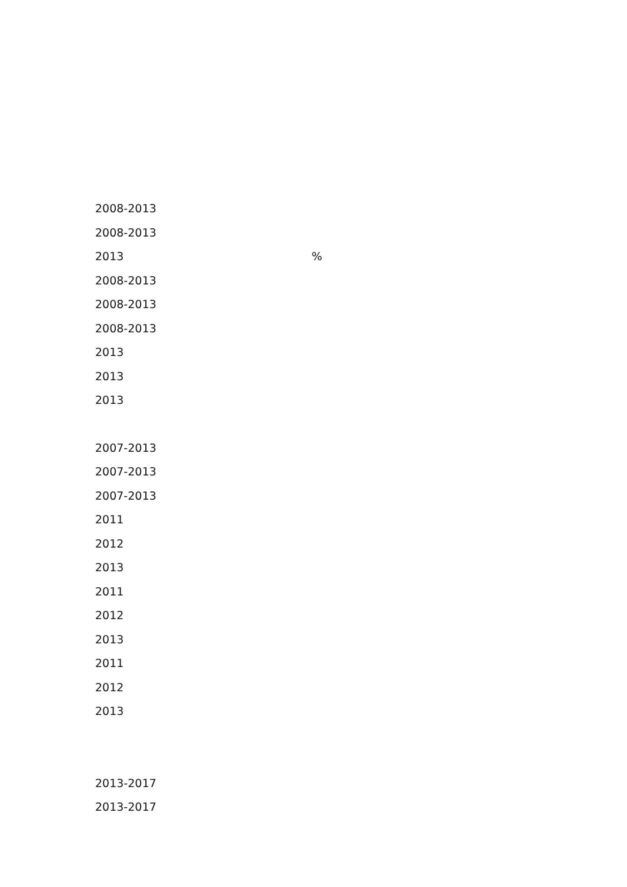2008-2013
2008-2013
2013%
2008-2013
2008-2013
2008-2013
2013
2013
2013
2007-2013
2007-2013
2007-2013
2011
2012
2013
2011
2012
2013
2011
2012
2013
2013-2017
2013-2017